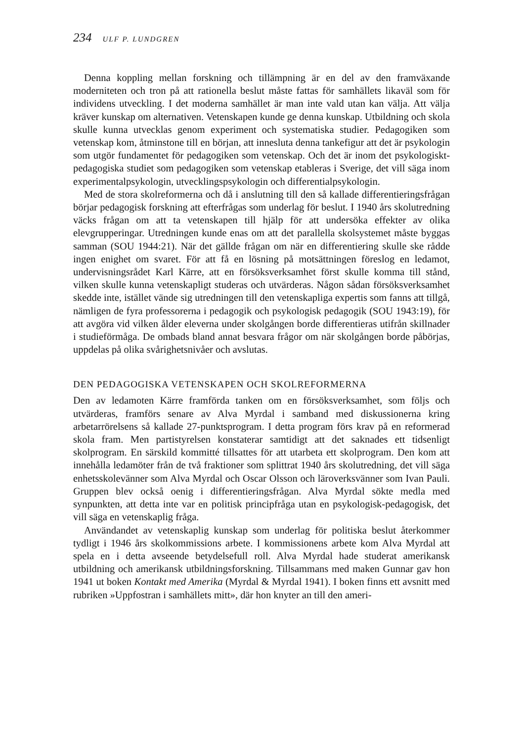234 ULF P. LUNDGREN
Denna koppling mellan forskning och tillämpning är en del av den framväxande moderniteten och tron på att rationella beslut måste fattas för samhällets likaväl som för individens utveckling. I det moderna samhället är man inte vald utan kan välja. Att välja kräver kunskap om alternativen. Vetenskapen kunde ge denna kunskap. Utbildning och skola skulle kunna utvecklas genom experiment och systematiska studier. Pedagogiken som vetenskap kom, åtminstone till en början, att innesluta denna tankefigur att det är psykologin som utgör fundamentet för pedagogiken som vetenskap. Och det är inom det psykologiskt-pedagogiska studiet som pedagogiken som vetenskap etableras i Sverige, det vill säga inom experimentalpsykologin, utvecklingspsykologin och differentialpsykologin.
Med de stora skolreformerna och då i anslutning till den så kallade differentieringsfrågan börjar pedagogisk forskning att efterfrågas som underlag för beslut. I 1940 års skolutredning väcks frågan om att ta vetenskapen till hjälp för att undersöka effekter av olika elevgrupperingar. Utredningen kunde enas om att det parallella skolsystemet måste byggas samman (SOU 1944:21). När det gällde frågan om när en differentiering skulle ske rådde ingen enighet om svaret. För att få en lösning på motsättningen föreslog en ledamot, undervisningsrådet Karl Kärre, att en försöksverksamhet först skulle komma till stånd, vilken skulle kunna vetenskapligt studeras och utvärderas. Någon sådan försöksverksamhet skedde inte, istället vände sig utredningen till den vetenskapliga expertis som fanns att tillgå, nämligen de fyra professorerna i pedagogik och psykologisk pedagogik (SOU 1943:19), för att avgöra vid vilken ålder eleverna under skolgången borde differentieras utifrån skillnader i studieförmåga. De ombads bland annat besvara frågor om när skolgången borde påbörjas, uppdelas på olika svårighetsnivåer och avslutas.
DEN PEDAGOGISKA VETENSKAPEN OCH SKOLREFORMERNA
Den av ledamoten Kärre framförda tanken om en försöksverksamhet, som följs och utvärderas, framförs senare av Alva Myrdal i samband med diskussionerna kring arbetarrörelsens så kallade 27-punktsprogram. I detta program förs krav på en reformerad skola fram. Men partistyrelsen konstaterar samtidigt att det saknades ett tidsenligt skolprogram. En särskild kommitté tillsattes för att utarbeta ett skolprogram. Den kom att innehålla ledamöter från de två fraktioner som splittrat 1940 års skolutredning, det vill säga enhetsskolevänner som Alva Myrdal och Oscar Olsson och läroverksvänner som Ivan Pauli. Gruppen blev också oenig i differentieringsfrågan. Alva Myrdal sökte medla med synpunkten, att detta inte var en politisk principfråga utan en psykologisk-pedagogisk, det vill säga en vetenskaplig fråga.
Användandet av vetenskaplig kunskap som underlag för politiska beslut återkommer tydligt i 1946 års skolkommissions arbete. I kommissionens arbete kom Alva Myrdal att spela en i detta avseende betydelsefull roll. Alva Myrdal hade studerat amerikansk utbildning och amerikansk utbildningsforskning. Tillsammans med maken Gunnar gav hon 1941 ut boken Kontakt med Amerika (Myrdal & Myrdal 1941). I boken finns ett avsnitt med rubriken »Uppfostran i samhällets mitt», där hon knyter an till den ameri-